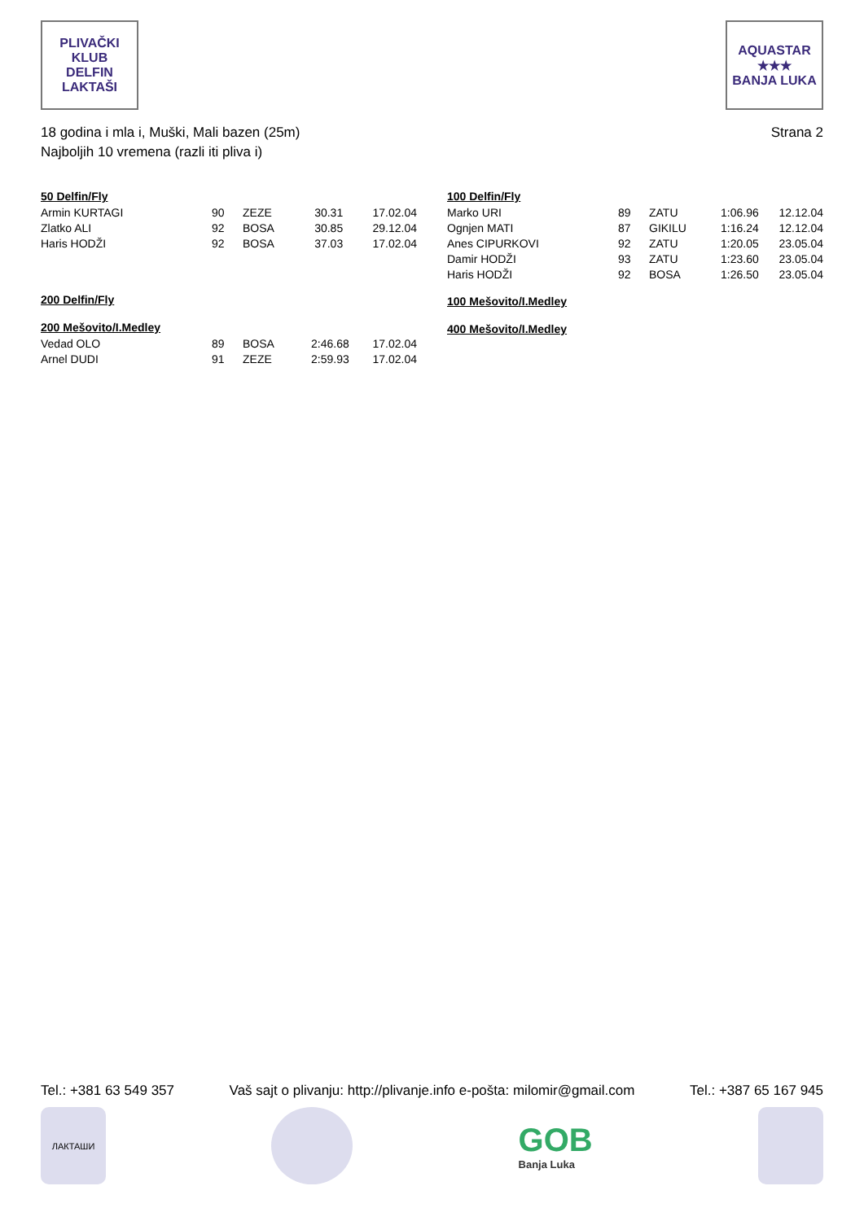PLIVAČKI KLUB
DELFIN
LAKTAŠI
AQUASTAR
★★★
BANJA LUKA
18 godina i mla i, Muški, Mali bazen (25m)
Najboljih 10 vremena (razli iti pliva i)
Strana 2
50 Delfin/Fly
| Armin KURTAGI | 90 | ZEZE | 30.31 | 17.02.04 |
| Zlatko ALI | 92 | BOSA | 30.85 | 29.12.04 |
| Haris HODŽI | 92 | BOSA | 37.03 | 17.02.04 |
200 Delfin/Fly
200 Mešovito/I.Medley
| Vedad OLO | 89 | BOSA | 2:46.68 | 17.02.04 |
| Arnel DUDI | 91 | ZEZE | 2:59.93 | 17.02.04 |
100 Delfin/Fly
| Marko URI | 89 | ZATU | 1:06.96 | 12.12.04 |
| Ognjen MATI | 87 | GIKILU | 1:16.24 | 12.12.04 |
| Anes CIPURKOVI | 92 | ZATU | 1:20.05 | 23.05.04 |
| Damir HODŽI | 93 | ZATU | 1:23.60 | 23.05.04 |
| Haris HODŽI | 92 | BOSA | 1:26.50 | 23.05.04 |
100 Mešovito/I.Medley
400 Mešovito/I.Medley
Tel.: +381 63 549 357 Vaš sajt o plivanju: http://plivanje.info e-pošta: milomir@gmail.com Tel.: +387 65 167 945
ЛАКТАШИ
GOB
Banja Luka